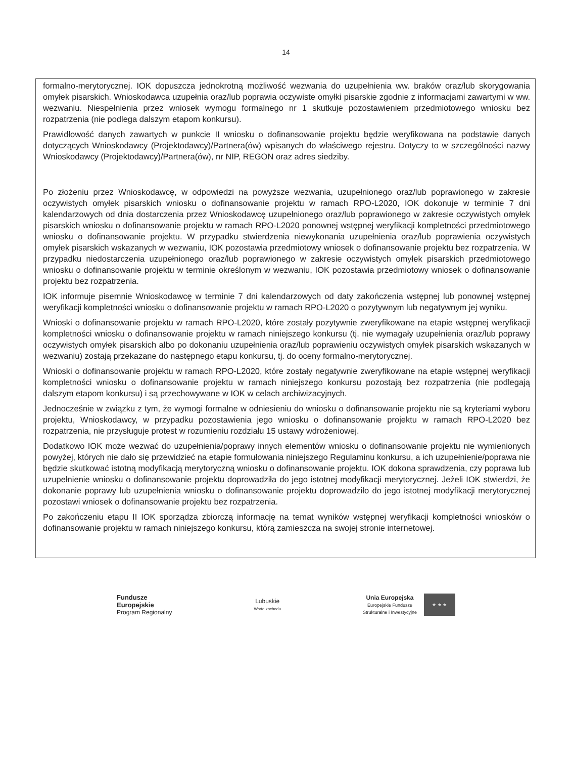14
formalno-merytorycznej. IOK dopuszcza jednokrotną możliwość wezwania do uzupełnienia ww. braków oraz/lub skorygowania omyłek pisarskich. Wnioskodawca uzupełnia oraz/lub poprawia oczywiste omyłki pisarskie zgodnie z informacjami zawartymi w ww. wezwaniu. Niespełnienia przez wniosek wymogu formalnego nr 1 skutkuje pozostawieniem przedmiotowego wniosku bez rozpatrzenia (nie podlega dalszym etapom konkursu).
Prawidłowość danych zawartych w punkcie II wniosku o dofinansowanie projektu będzie weryfikowana na podstawie danych dotyczących Wnioskodawcy (Projektodawcy)/Partnera(ów) wpisanych do właściwego rejestru. Dotyczy to w szczególności nazwy Wnioskodawcy (Projektodawcy)/Partnera(ów), nr NIP, REGON oraz adres siedziby.
Po złożeniu przez Wnioskodawcę, w odpowiedzi na powyższe wezwania, uzupełnionego oraz/lub poprawionego w zakresie oczywistych omyłek pisarskich wniosku o dofinansowanie projektu w ramach RPO-L2020, IOK dokonuje w terminie 7 dni kalendarzowych od dnia dostarczenia przez Wnioskodawcę uzupełnionego oraz/lub poprawionego w zakresie oczywistych omyłek pisarskich wniosku o dofinansowanie projektu w ramach RPO-L2020 ponownej wstępnej weryfikacji kompletności przedmiotowego wniosku o dofinansowanie projektu. W przypadku stwierdzenia niewykonania uzupełnienia oraz/lub poprawienia oczywistych omyłek pisarskich wskazanych w wezwaniu, IOK pozostawia przedmiotowy wniosek o dofinansowanie projektu bez rozpatrzenia. W przypadku niedostarczenia uzupełnionego oraz/lub poprawionego w zakresie oczywistych omyłek pisarskich przedmiotowego wniosku o dofinansowanie projektu w terminie określonym w wezwaniu, IOK pozostawia przedmiotowy wniosek o dofinansowanie projektu bez rozpatrzenia.
IOK informuje pisemnie Wnioskodawcę w terminie 7 dni kalendarzowych od daty zakończenia wstępnej lub ponownej wstępnej weryfikacji kompletności wniosku o dofinansowanie projektu w ramach RPO-L2020 o pozytywnym lub negatywnym jej wyniku.
Wnioski o dofinansowanie projektu w ramach RPO-L2020, które zostały pozytywnie zweryfikowane na etapie wstępnej weryfikacji kompletności wniosku o dofinansowanie projektu w ramach niniejszego konkursu (tj. nie wymagały uzupełnienia oraz/lub poprawy oczywistych omyłek pisarskich albo po dokonaniu uzupełnienia oraz/lub poprawieniu oczywistych omyłek pisarskich wskazanych w wezwaniu) zostają przekazane do następnego etapu konkursu, tj. do oceny formalno-merytorycznej.
Wnioski o dofinansowanie projektu w ramach RPO-L2020, które zostały negatywnie zweryfikowane na etapie wstępnej weryfikacji kompletności wniosku o dofinansowanie projektu w ramach niniejszego konkursu pozostają bez rozpatrzenia (nie podlegają dalszym etapom konkursu) i są przechowywane w IOK w celach archiwizacyjnych.
Jednocześnie w związku z tym, że wymogi formalne w odniesieniu do wniosku o dofinansowanie projektu nie są kryteriami wyboru projektu, Wnioskodawcy, w przypadku pozostawienia jego wniosku o dofinansowanie projektu w ramach RPO-L2020 bez rozpatrzenia, nie przysługuje protest w rozumieniu rozdziału 15 ustawy wdrożeniowej.
Dodatkowo IOK może wezwać do uzupełnienia/poprawy innych elementów wniosku o dofinansowanie projektu nie wymienionych powyżej, których nie dało się przewidzieć na etapie formułowania niniejszego Regulaminu konkursu, a ich uzupełnienie/poprawa nie będzie skutkować istotną modyfikacją merytoryczną wniosku o dofinansowanie projektu. IOK dokona sprawdzenia, czy poprawa lub uzupełnienie wniosku o dofinansowanie projektu doprowadziła do jego istotnej modyfikacji merytorycznej. Jeżeli IOK stwierdzi, że dokonanie poprawy lub uzupełnienia wniosku o dofinansowanie projektu doprowadziło do jego istotnej modyfikacji merytorycznej pozostawi wniosek o dofinansowanie projektu bez rozpatrzenia.
Po zakończeniu etapu II IOK sporządza zbiorczą informację na temat wyników wstępnej weryfikacji kompletności wniosków o dofinansowanie projektu w ramach niniejszego konkursu, którą zamieszcza na swojej stronie internetowej.
Fundusze
Europejskie
Program Regionalny
Lubuskie
Warte zachodu
Unia Europejska
Europejskie Fundusze
Strukturalne i Inwestycyjne
★ ★ ★